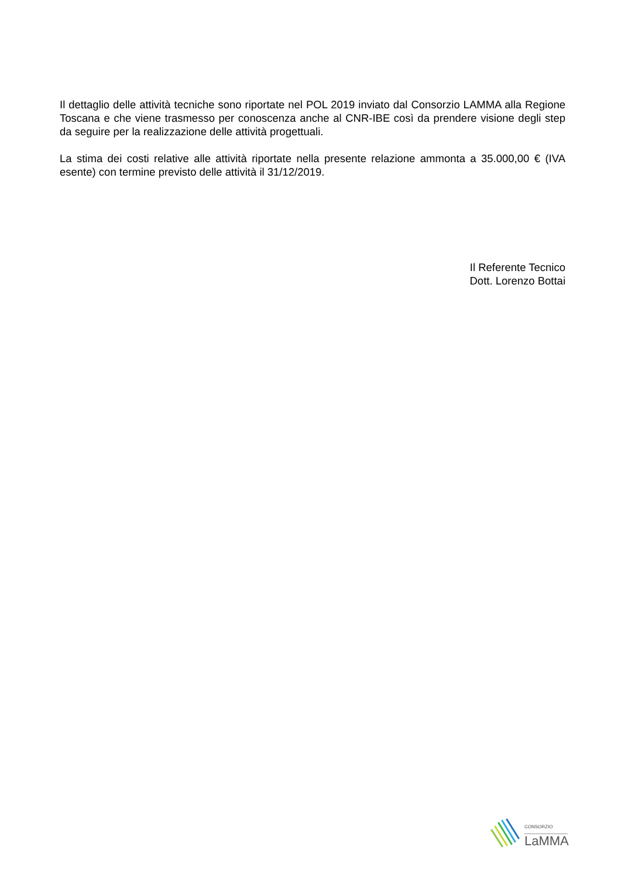Il dettaglio delle attività tecniche sono riportate nel POL 2019 inviato dal Consorzio LAMMA alla Regione Toscana e che viene trasmesso per conoscenza anche al CNR-IBE così da prendere visione degli step da seguire per la realizzazione delle attività progettuali.
La stima dei costi relative alle attività riportate nella presente relazione ammonta a 35.000,00 € (IVA esente) con termine previsto delle attività il 31/12/2019.
Il Referente Tecnico
Dott. Lorenzo Bottai
CONSORZIO
LaMMA